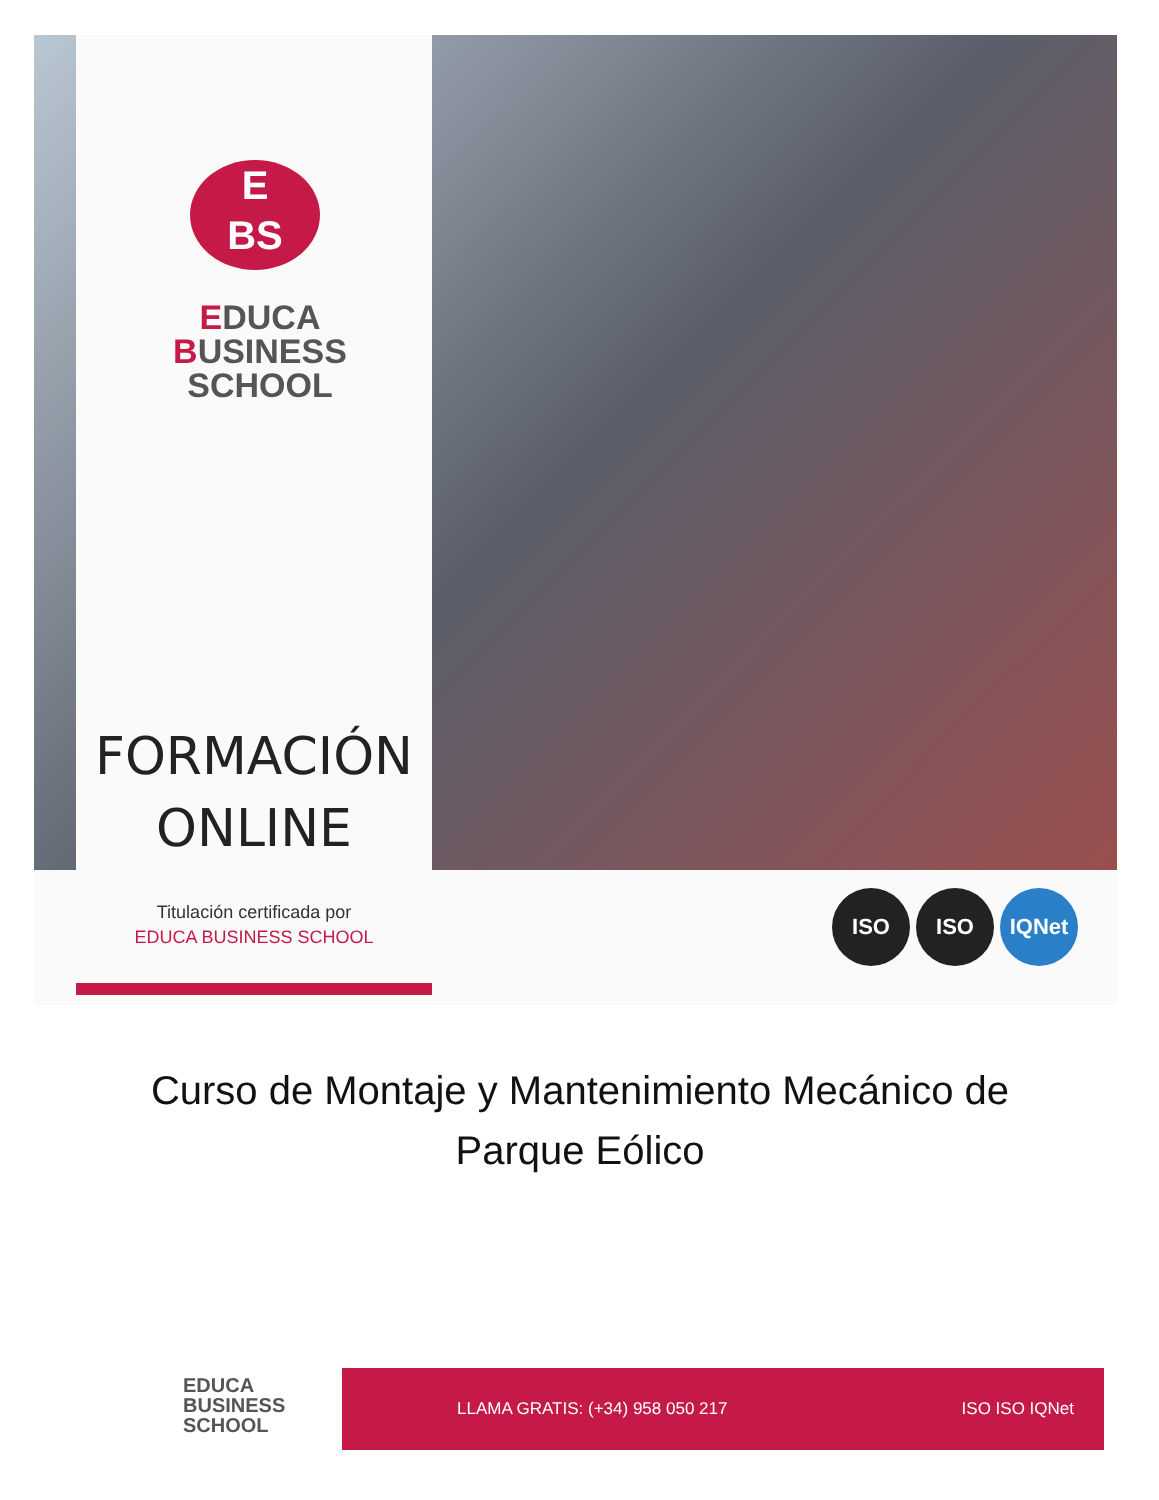E
BS
EDUCA
BUSINESS
SCHOOL
FORMACIÓN
ONLINE
Titulación certificada por
EDUCA BUSINESS SCHOOL
ISO ISO IQNet
Curso de Montaje y Mantenimiento Mecánico de Parque Eólico
EDUCA
BUSINESS
SCHOOL
LLAMA GRATIS: (+34) 958 050 217 ISO ISO IQNet